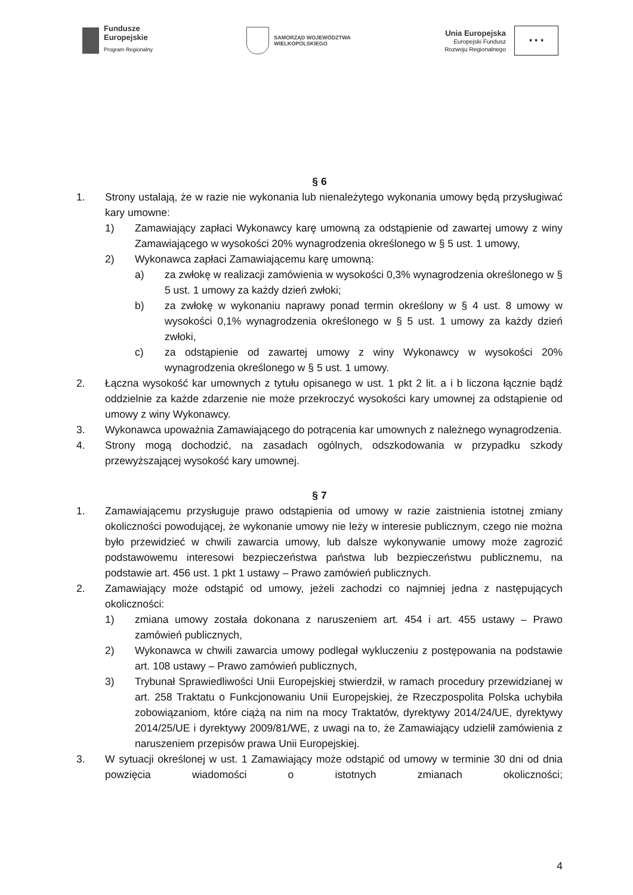Fundusze
Europejskie
Program Regionalny
SAMORZĄD WOJEWÓDZTWA
WIELKOPOLSKIEGO
Unia Europejska
Europejski Fundusz
Rozwoju Regionalnego
★ ★ ★
§ 6
1. Strony ustalają, że w razie nie wykonania lub nienależytego wykonania umowy będą przysługiwać kary umowne:
1) Zamawiający zapłaci Wykonawcy karę umowną za odstąpienie od zawartej umowy z winy Zamawiającego w wysokości 20% wynagrodzenia określonego w § 5 ust. 1 umowy,
2) Wykonawca zapłaci Zamawiającemu karę umowną:
a) za zwłokę w realizacji zamówienia w wysokości 0,3% wynagrodzenia określonego w § 5 ust. 1 umowy za każdy dzień zwłoki;
b) za zwłokę w wykonaniu naprawy ponad termin określony w § 4 ust. 8 umowy w wysokości 0,1% wynagrodzenia określonego w § 5 ust. 1 umowy za każdy dzień zwłoki,
c) za odstąpienie od zawartej umowy z winy Wykonawcy w wysokości 20% wynagrodzenia określonego w § 5 ust. 1 umowy.
2. Łączna wysokość kar umownych z tytułu opisanego w ust. 1 pkt 2 lit. a i b liczona łącznie bądź oddzielnie za każde zdarzenie nie może przekroczyć wysokości kary umownej za odstąpienie od umowy z winy Wykonawcy.
3. Wykonawca upoważnia Zamawiającego do potrącenia kar umownych z należnego wynagrodzenia.
4. Strony mogą dochodzić, na zasadach ogólnych, odszkodowania w przypadku szkody przewyższającej wysokość kary umownej.
§ 7
1. Zamawiającemu przysługuje prawo odstąpienia od umowy w razie zaistnienia istotnej zmiany okoliczności powodującej, że wykonanie umowy nie leży w interesie publicznym, czego nie można było przewidzieć w chwili zawarcia umowy, lub dalsze wykonywanie umowy może zagrozić podstawowemu interesowi bezpieczeństwa państwa lub bezpieczeństwu publicznemu, na podstawie art. 456 ust. 1 pkt 1 ustawy – Prawo zamówień publicznych.
2. Zamawiający może odstąpić od umowy, jeżeli zachodzi co najmniej jedna z następujących okoliczności:
1) zmiana umowy została dokonana z naruszeniem art. 454 i art. 455 ustawy – Prawo zamówień publicznych,
2) Wykonawca w chwili zawarcia umowy podlegał wykluczeniu z postępowania na podstawie art. 108 ustawy – Prawo zamówień publicznych,
3) Trybunał Sprawiedliwości Unii Europejskiej stwierdził, w ramach procedury przewidzianej w art. 258 Traktatu o Funkcjonowaniu Unii Europejskiej, że Rzeczpospolita Polska uchybiła zobowiązaniom, które ciążą na nim na mocy Traktatów, dyrektywy 2014/24/UE, dyrektywy 2014/25/UE i dyrektywy 2009/81/WE, z uwagi na to, że Zamawiający udzielił zamówienia z naruszeniem przepisów prawa Unii Europejskiej.
3. W sytuacji określonej w ust. 1 Zamawiający może odstąpić od umowy w terminie 30 dni od dnia powzięcia wiadomości o istotnych zmianach okoliczności;
4